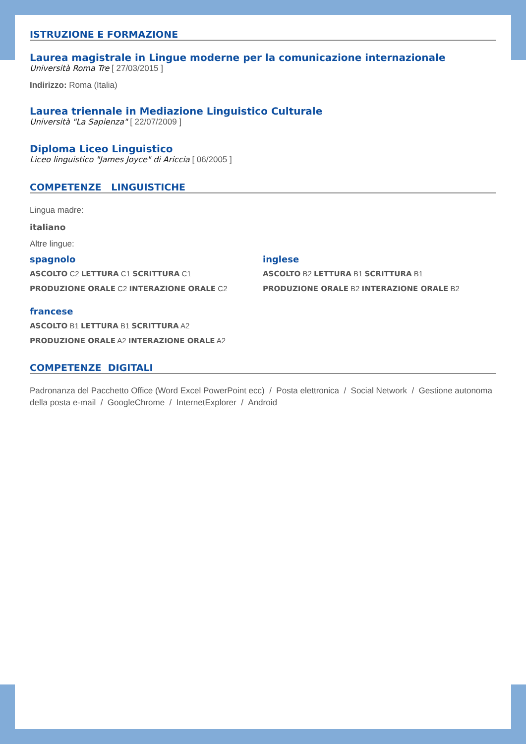ISTRUZIONE E FORMAZIONE
Laurea magistrale in Lingue moderne per la comunicazione internazionale
Università Roma Tre [ 27/03/2015 ]
Indirizzo: Roma (Italia)
Laurea triennale in Mediazione Linguistico Culturale
Università "La Sapienza" [ 22/07/2009 ]
Diploma Liceo Linguistico
Liceo linguistico "James Joyce" di Ariccia [ 06/2005 ]
COMPETENZE LINGUISTICHE
Lingua madre:
italiano
Altre lingue:
spagnolo
ASCOLTO C2 LETTURA C1 SCRITTURA C1
PRODUZIONE ORALE C2 INTERAZIONE ORALE C2
inglese
ASCOLTO B2 LETTURA B1 SCRITTURA B1
PRODUZIONE ORALE B2 INTERAZIONE ORALE B2
francese
ASCOLTO B1 LETTURA B1 SCRITTURA A2
PRODUZIONE ORALE A2 INTERAZIONE ORALE A2
COMPETENZE DIGITALI
Padronanza del Pacchetto Office (Word Excel PowerPoint ecc) / Posta elettronica / Social Network / Gestione autonoma della posta e-mail / GoogleChrome / InternetExplorer / Android